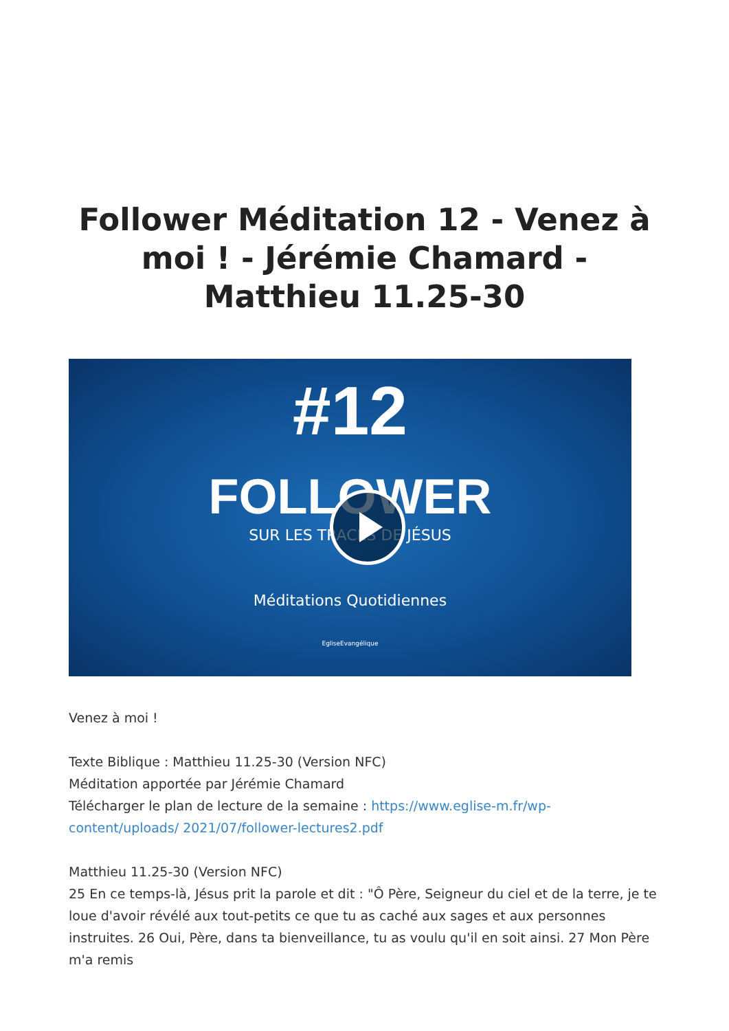Follower Méditation 12 - Venez à moi ! - Jérémie Chamard - Matthieu 11.25-30
#12
FOLLOWER
SUR LES TRACES DE JÉSUS
Méditations Quotidiennes
EgliseEvangélique
Venez à moi !
Texte Biblique : Matthieu 11.25-30 (Version NFC)
Méditation apportée par Jérémie Chamard
Télécharger le plan de lecture de la semaine : https://www.eglise-m.fr/wp-content/uploads/ 2021/07/follower-lectures2.pdf
Matthieu 11.25-30 (Version NFC)
25 En ce temps-là, Jésus prit la parole et dit : "Ô Père, Seigneur du ciel et de la terre, je te loue d'avoir révélé aux tout-petits ce que tu as caché aux sages et aux personnes instruites. 26 Oui, Père, dans ta bienveillance, tu as voulu qu'il en soit ainsi. 27 Mon Père m'a remis